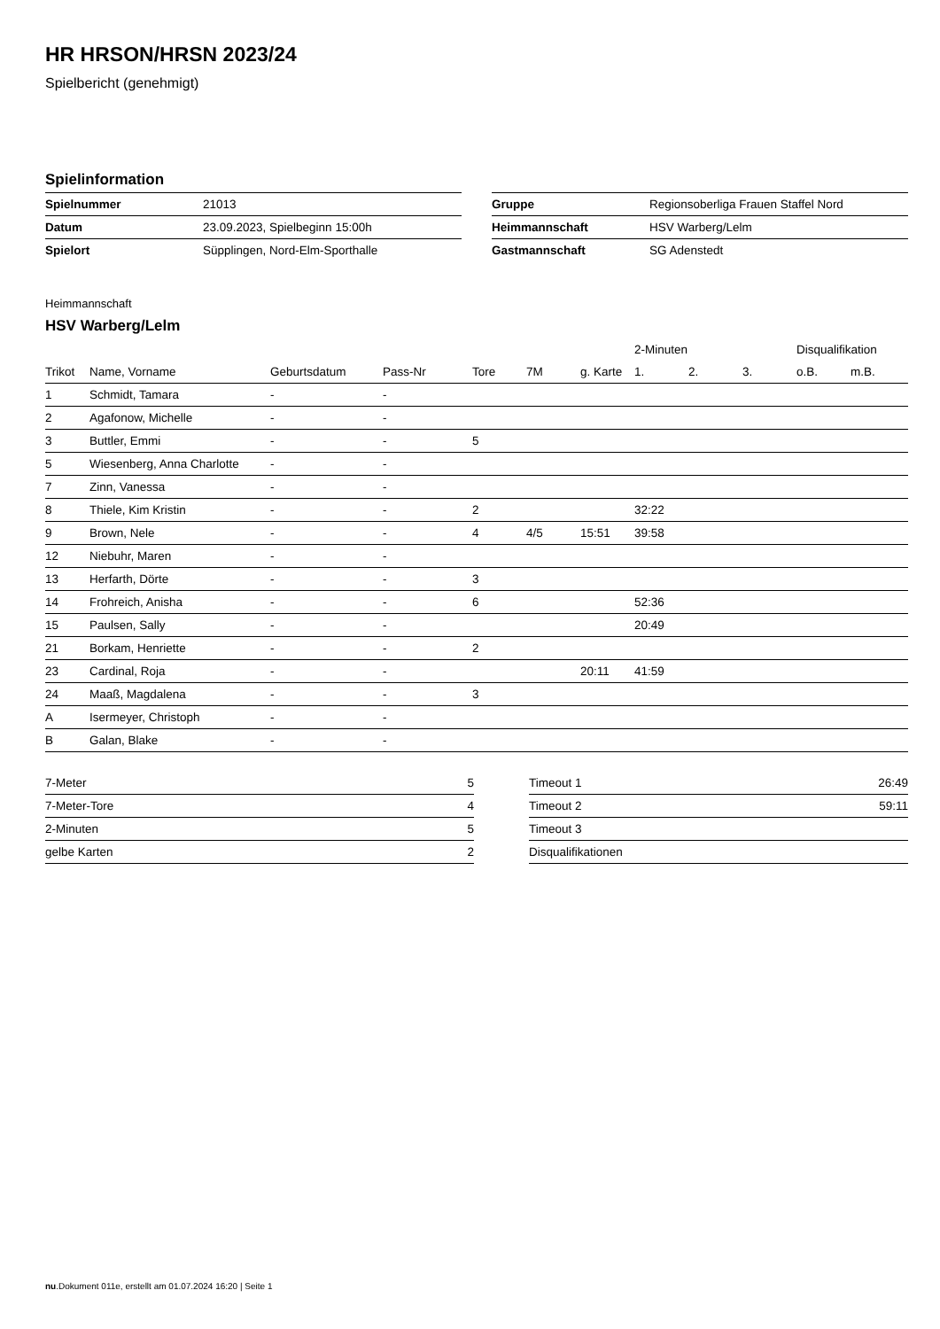HR HRSON/HRSN 2023/24
Spielbericht (genehmigt)
Spielinformation
| Spielnummer | 21013 |
| Datum | 23.09.2023, Spielbeginn 15:00h |
| Spielort | Süpplingen, Nord-Elm-Sporthalle |
| Gruppe | Regionsoberliga Frauen Staffel Nord |
| Heimmannschaft | HSV Warberg/Lelm |
| Gastmannschaft | SG Adenstedt |
Heimmannschaft
HSV Warberg/Lelm
| | | | | | | | 2-Minuten | | | Disqualifikation | |
| --- | --- | --- | --- | --- | --- | --- | --- | --- | --- | --- | --- |
| Trikot | Name, Vorname | Geburtsdatum | Pass-Nr | Tore | 7M | g. Karte | 1. | 2. | 3. | o.B. | m.B. |
| 1 | Schmidt, Tamara | - | - | | | | | | | | |
| 2 | Agafonow, Michelle | - | - | | | | | | | | |
| 3 | Buttler, Emmi | - | - | 5 | | | | | | | |
| 5 | Wiesenberg, Anna Charlotte | - | - | | | | | | | | |
| 7 | Zinn, Vanessa | - | - | | | | | | | | |
| 8 | Thiele, Kim Kristin | - | - | 2 | | | 32:22 | | | | |
| 9 | Brown, Nele | - | - | 4 | 4/5 | 15:51 | 39:58 | | | | |
| 12 | Niebuhr, Maren | - | - | | | | | | | | |
| 13 | Herfarth, Dörte | - | - | 3 | | | | | | | |
| 14 | Frohreich, Anisha | - | - | 6 | | | 52:36 | | | | |
| 15 | Paulsen, Sally | - | - | | | | 20:49 | | | | |
| 21 | Borkam, Henriette | - | - | 2 | | | | | | | |
| 23 | Cardinal, Roja | - | - | | | 20:11 | 41:59 | | | | |
| 24 | Maaß, Magdalena | - | - | 3 | | | | | | | |
| A | Isermeyer, Christoph | - | - | | | | | | | | |
| B | Galan, Blake | - | - | | | | | | | | |
| 7-Meter | 5 |
| 7-Meter-Tore | 4 |
| 2-Minuten | 5 |
| gelbe Karten | 2 |
| Timeout 1 | 26:49 |
| Timeout 2 | 59:11 |
| Timeout 3 | |
| Disqualifikationen | |
nu.Dokument 011e, erstellt am 01.07.2024 16:20 | Seite 1